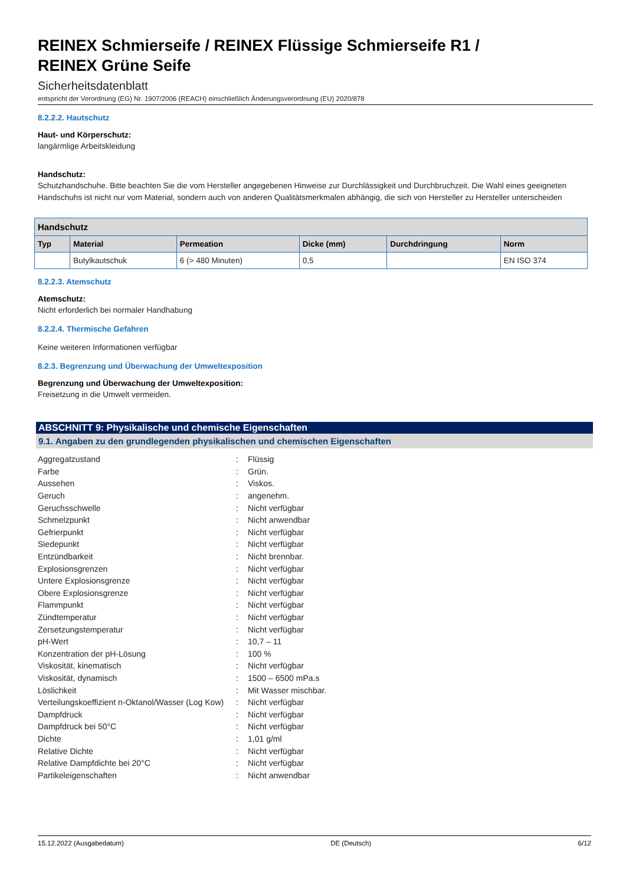REINEX Schmierseife / REINEX Flüssige Schmierseife R1 /
REINEX Grüne Seife
Sicherheitsdatenblatt
entspricht der Verordnung (EG) Nr. 1907/2006 (REACH) einschließlich Änderungsverordnung (EU) 2020/878
8.2.2.2. Hautschutz
Haut- und Körperschutz:
langärmlige Arbeitskleidung
Handschutz:
Schutzhandschuhe. Bitte beachten Sie die vom Hersteller angegebenen Hinweise zur Durchlässigkeit und Durchbruchzeit. Die Wahl eines geeigneten Handschuhs ist nicht nur vom Material, sondern auch von anderen Qualitätsmerkmalen abhängig, die sich von Hersteller zu Hersteller unterscheiden
| Handschutz | | | | | |
| --- | --- | --- | --- | --- | --- |
| Typ | Material | Permeation | Dicke (mm) | Durchdringung | Norm |
| | Butylkautschuk | 6 (> 480 Minuten) | 0,5 | | EN ISO 374 |
8.2.2.3. Atemschutz
Atemschutz:
Nicht erforderlich bei normaler Handhabung
8.2.2.4. Thermische Gefahren
Keine weiteren Informationen verfügbar
8.2.3. Begrenzung und Überwachung der Umweltexposition
Begrenzung und Überwachung der Umweltexposition:
Freisetzung in die Umwelt vermeiden.
ABSCHNITT 9: Physikalische und chemische Eigenschaften
9.1. Angaben zu den grundlegenden physikalischen und chemischen Eigenschaften
| Aggregatzustand | : | Flüssig |
| Farbe | : | Grün. |
| Aussehen | : | Viskos. |
| Geruch | : | angenehm. |
| Geruchsschwelle | : | Nicht verfügbar |
| Schmelzpunkt | : | Nicht anwendbar |
| Gefrierpunkt | : | Nicht verfügbar |
| Siedepunkt | : | Nicht verfügbar |
| Entzündbarkeit | : | Nicht brennbar. |
| Explosionsgrenzen | : | Nicht verfügbar |
| Untere Explosionsgrenze | : | Nicht verfügbar |
| Obere Explosionsgrenze | : | Nicht verfügbar |
| Flammpunkt | : | Nicht verfügbar |
| Zündtemperatur | : | Nicht verfügbar |
| Zersetzungstemperatur | : | Nicht verfügbar |
| pH-Wert | : | 10,7 – 11 |
| Konzentration der pH-Lösung | : | 100 % |
| Viskosität, kinematisch | : | Nicht verfügbar |
| Viskosität, dynamisch | : | 1500 – 6500 mPa.s |
| Löslichkeit | : | Mit Wasser mischbar. |
| Verteilungskoeffizient n-Oktanol/Wasser (Log Kow) | : | Nicht verfügbar |
| Dampfdruck | : | Nicht verfügbar |
| Dampfdruck bei 50°C | : | Nicht verfügbar |
| Dichte | : | 1,01 g/ml |
| Relative Dichte | : | Nicht verfügbar |
| Relative Dampfdichte bei 20°C | : | Nicht verfügbar |
| Partikeleigenschaften | : | Nicht anwendbar |
15.12.2022 (Ausgabedatum) DE (Deutsch) 6/12